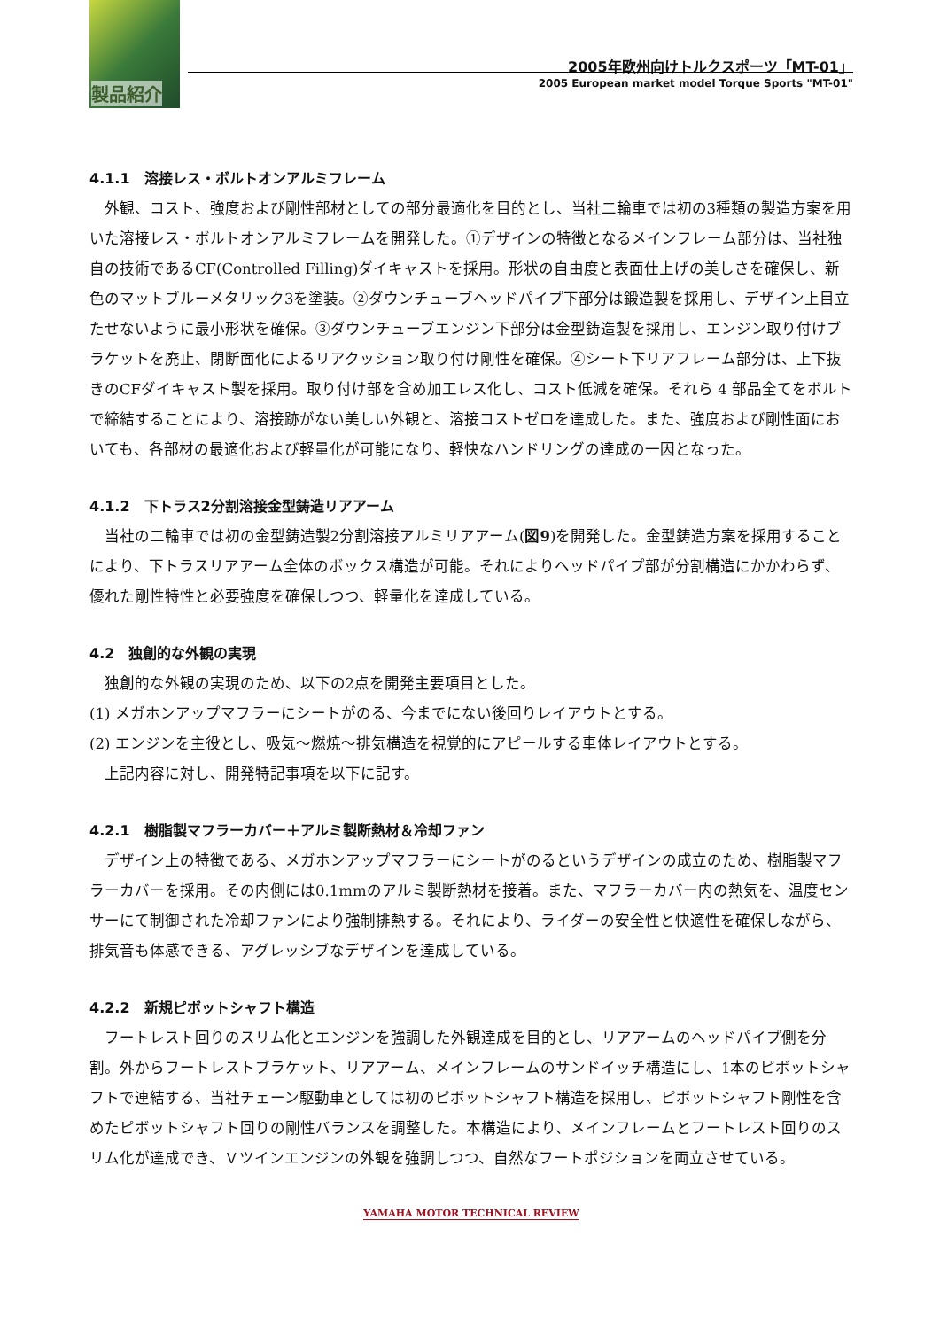製品紹介
2005年欧州向けトルクスポーツ「MT-01」
2005 European market model Torque Sports "MT-01"
4.1.1　溶接レス・ボルトオンアルミフレーム
外観、コスト、強度および剛性部材としての部分最適化を目的とし、当社二輪車では初の3種類の製造方案を用いた溶接レス・ボルトオンアルミフレームを開発した。①デザインの特徴となるメインフレーム部分は、当社独自の技術であるCF(Controlled Filling)ダイキャストを採用。形状の自由度と表面仕上げの美しさを確保し、新色のマットブルーメタリック3を塗装。②ダウンチューブヘッドパイプ下部分は鍛造製を採用し、デザイン上目立たせないように最小形状を確保。③ダウンチューブエンジン下部分は金型鋳造製を採用し、エンジン取り付けブラケットを廃止、閉断面化によるリアクッション取り付け剛性を確保。④シート下リアフレーム部分は、上下抜きのCFダイキャスト製を採用。取り付け部を含め加工レス化し、コスト低減を確保。それら 4 部品全てをボルトで締結することにより、溶接跡がない美しい外観と、溶接コストゼロを達成した。また、強度および剛性面においても、各部材の最適化および軽量化が可能になり、軽快なハンドリングの達成の一因となった。
4.1.2　下トラス2分割溶接金型鋳造リアアーム
当社の二輪車では初の金型鋳造製2分割溶接アルミリアアーム(図9)を開発した。金型鋳造方案を採用することにより、下トラスリアアーム全体のボックス構造が可能。それによりヘッドパイプ部が分割構造にかかわらず、優れた剛性特性と必要強度を確保しつつ、軽量化を達成している。
4.2　独創的な外観の実現
独創的な外観の実現のため、以下の2点を開発主要項目とした。
(1) メガホンアップマフラーにシートがのる、今までにない後回りレイアウトとする。
(2) エンジンを主役とし、吸気～燃焼～排気構造を視覚的にアピールする車体レイアウトとする。
上記内容に対し、開発特記事項を以下に記す。
4.2.1　樹脂製マフラーカバー＋アルミ製断熱材＆冷却ファン
デザイン上の特徴である、メガホンアップマフラーにシートがのるというデザインの成立のため、樹脂製マフラーカバーを採用。その内側には0.1mmのアルミ製断熱材を接着。また、マフラーカバー内の熱気を、温度センサーにて制御された冷却ファンにより強制排熱する。それにより、ライダーの安全性と快適性を確保しながら、排気音も体感できる、アグレッシブなデザインを達成している。
4.2.2　新規ピボットシャフト構造
フートレスト回りのスリム化とエンジンを強調した外観達成を目的とし、リアアームのヘッドパイプ側を分割。外からフートレストブラケット、リアアーム、メインフレームのサンドイッチ構造にし、1本のピボットシャフトで連結する、当社チェーン駆動車としては初のピボットシャフト構造を採用し、ピボットシャフト剛性を含めたピボットシャフト回りの剛性バランスを調整した。本構造により、メインフレームとフートレスト回りのスリム化が達成でき、Ｖツインエンジンの外観を強調しつつ、自然なフートポジションを両立させている。
YAMAHA MOTOR TECHNICAL REVIEW